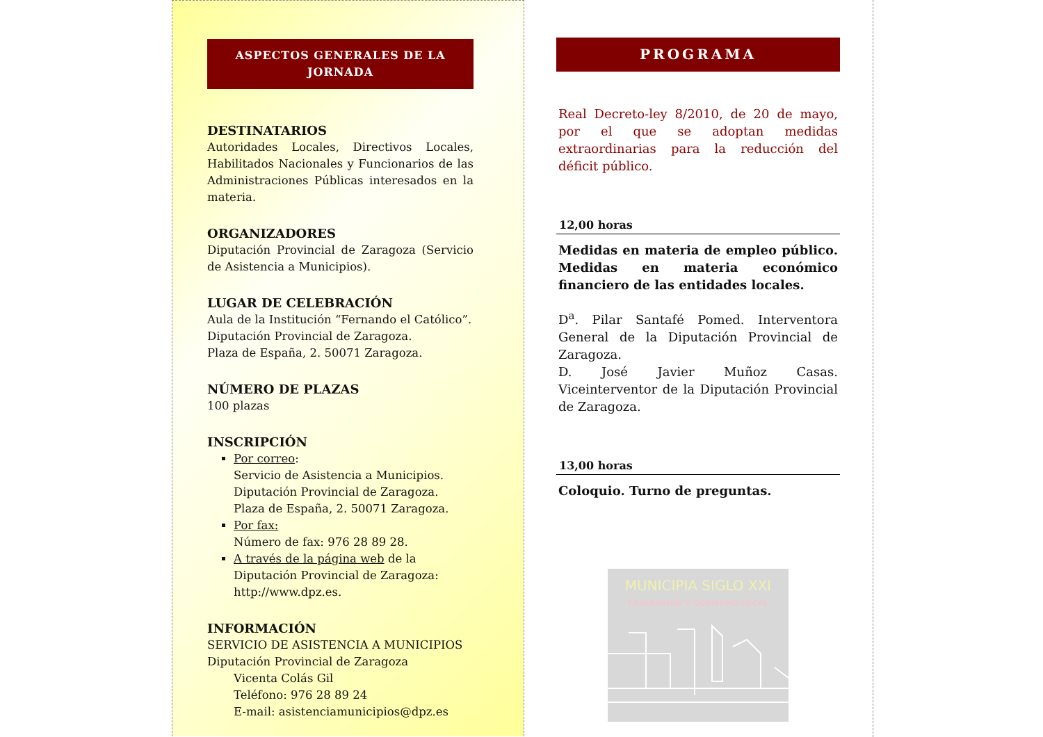ASPECTOS GENERALES DE LA JORNADA
DESTINATARIOS
Autoridades Locales, Directivos Locales, Habilitados Nacionales y Funcionarios de las Administraciones Públicas interesados en la materia.
ORGANIZADORES
Diputación Provincial de Zaragoza (Servicio de Asistencia a Municipios).
LUGAR DE CELEBRACIÓN
Aula de la Institución “Fernando el Católico”.
Diputación Provincial de Zaragoza.
Plaza de España, 2. 50071 Zaragoza.
NÚMERO DE PLAZAS
100 plazas
INSCRIPCIÓN
Por correo:
Servicio de Asistencia a Municipios.
Diputación Provincial de Zaragoza.
Plaza de España, 2. 50071 Zaragoza.
Por fax:
Número de fax: 976 28 89 28.
A través de la página web de la Diputación Provincial de Zaragoza: http://www.dpz.es.
INFORMACIÓN
SERVICIO DE ASISTENCIA A MUNICIPIOS
Diputación Provincial de Zaragoza
Vicenta Colás Gil
Teléfono: 976 28 89 24
E-mail: asistenciamunicipios@dpz.es
PROGRAMA
Real Decreto-ley 8/2010, de 20 de mayo, por el que se adoptan medidas extraordinarias para la reducción del déficit público.
12,00 horas
Medidas en materia de empleo público. Medidas en materia económico financiero de las entidades locales.
D<sup>a</sup>. Pilar Santafé Pomed. Interventora General de la Diputación Provincial de Zaragoza.
D. José Javier Muñoz Casas. Viceinterventor de la Diputación Provincial de Zaragoza.
13,00 horas
Coloquio. Turno de preguntas.
MUNICIPIA SIGLO XXI
CIUDADANÍA Y GOBIERNO LOCAL